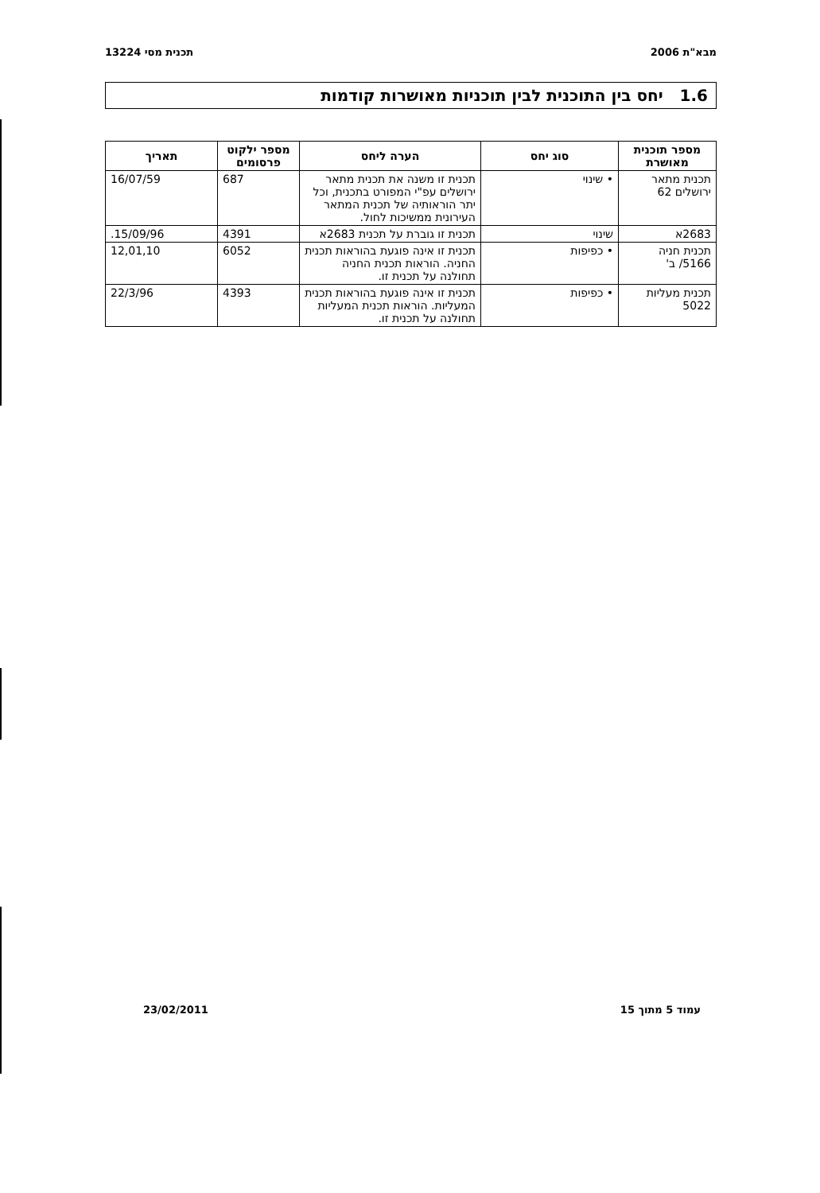מבא"ת 2006 תכנית מסי 13224
1.6 יחס בין התוכנית לבין תוכניות מאושרות קודמות
| מספר תוכנית מאושרת | סוג יחס | הערה ליחס | מספר ילקוט פרסומים | תאריך |
| --- | --- | --- | --- | --- |
| תכנית מתאר ירושלים 62 | • שינוי | תכנית זו משנה את תכנית מתאר ירושלים עפ"י המפורט בתכנית, וכל יתר הוראותיה של תכנית המתאר העירונית ממשיכות לחול. | 687 | 16/07/59 |
| 2683א | שינוי | תכנית זו גוברת על תכנית 2683א | 4391 | 15/09/96. |
| תכנית חניה 5166/ ב' | • כפיפות | תכנית זו אינה פוגעת בהוראות תכנית החניה. הוראות תכנית החניה תחולנה על תכנית זו. | 6052 | 12,01,10 |
| תכנית מעליות 5022 | • כפיפות | תכנית זו אינה פוגעת בהוראות תכנית המעליות. הוראות תכנית המעליות תחולנה על תכנית זו. | 4393 | 22/3/96 |
עמוד 5 מתוך 15 23/02/2011